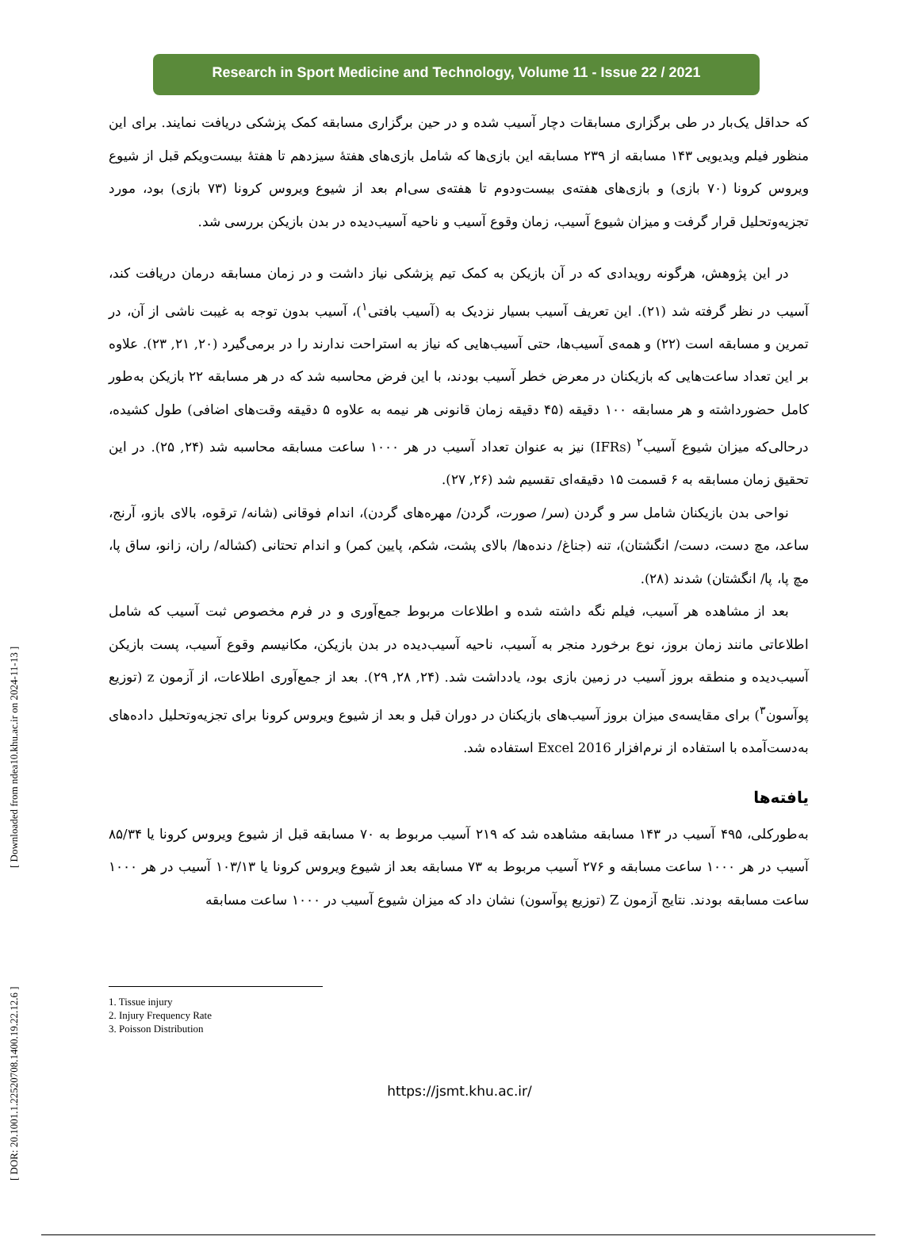Research in Sport Medicine and Technology, Volume 11 - Issue 22 / 2021
که حداقل یک‌بار در طی برگزاری مسابقات دچار آسیب شده و در حین برگزاری مسابقه کمک پزشکی دریافت نمایند. برای این منظور فیلم ویدیویی ۱۴۳ مسابقه از ۲۳۹ مسابقه این بازی‌ها که شامل بازی‌های هفتهٔ سیزدهم تا هفتهٔ بیست‌ویکم قبل از شیوع ویروس کرونا (۷۰ بازی) و بازی‌های هفته‌ی بیست‌ودوم تا هفته‌ی سی‌ام بعد از شیوع ویروس کرونا (۷۳ بازی) بود، مورد تجزیه‌وتحلیل قرار گرفت و میزان شیوع آسیب، زمان وقوع آسیب و ناحیه آسیب‌دیده در بدن بازیکن بررسی شد.
در این پژوهش، هرگونه رویدادی که در آن بازیکن به کمک تیم پزشکی نیاز داشت و در زمان مسابقه درمان دریافت کند، آسیب در نظر گرفته شد (۲۱). این تعریف آسیب بسیار نزدیک به (آسیب بافتی<sup>۱</sup>)، آسیب بدون توجه به غیبت ناشی از آن، در تمرین و مسابقه است (۲۲) و همه‌ی آسیب‌ها، حتی آسیب‌هایی که نیاز به استراحت ندارند را در برمی‌گیرد (۲۰, ۲۱, ۲۳). علاوه بر این تعداد ساعت‌هایی که بازیکنان در معرض خطر آسیب بودند، با این فرض محاسبه شد که در هر مسابقه ۲۲ بازیکن به‌طور کامل حضورداشته و هر مسابقه ۱۰۰ دقیقه (۴۵ دقیقه زمان قانونی هر نیمه به علاوه ۵ دقیقه وقت‌های اضافی) طول کشیده، درحالی‌که میزان شیوع آسیب<sup>۲</sup> (IFRs) نیز به عنوان تعداد آسیب در هر ۱۰۰۰ ساعت مسابقه محاسبه شد (۲۴, ۲۵). در این تحقیق زمان مسابقه به ۶ قسمت ۱۵ دقیقه‌ای تقسیم شد (۲۶, ۲۷).
نواحی بدن بازیکنان شامل سر و گردن (سر/ صورت، گردن/ مهره‌های گردن)، اندام فوقانی (شانه/ ترقوه، بالای بازو، آرنج، ساعد، مچ دست، دست/ انگشتان)، تنه (جناغ/ دنده‌ها/ بالای پشت، شکم، پایین کمر) و اندام تحتانی (کشاله/ ران، زانو، ساق پا، مچ پا، پا/ انگشتان) شدند (۲۸).
بعد از مشاهده هر آسیب، فیلم نگه داشته شده و اطلاعات مربوط جمع‌آوری و در فرم مخصوص ثبت آسیب که شامل اطلاعاتی مانند زمان بروز، نوع برخورد منجر به آسیب، ناحیه آسیب‌دیده در بدن بازیکن، مکانیسم وقوع آسیب، پست بازیکن آسیب‌دیده و منطقه بروز آسیب در زمین بازی بود، یادداشت شد. (۲۴, ۲۸, ۲۹). بعد از جمع‌آوری اطلاعات، از آزمون z (توزیع پوآسون<sup>۳</sup>) برای مقایسه‌ی میزان بروز آسیب‌های بازیکنان در دوران قبل و بعد از شیوع ویروس کرونا برای تجزیه‌وتحلیل داده‌های به‌دست‌آمده با استفاده از نرم‌افزار Excel 2016 استفاده شد.
یافته‌ها
به‌طورکلی، ۴۹۵ آسیب در ۱۴۳ مسابقه مشاهده شد که ۲۱۹ آسیب مربوط به ۷۰ مسابقه قبل از شیوع ویروس کرونا یا ۸۵/۳۴ آسیب در هر ۱۰۰۰ ساعت مسابقه و ۲۷۶ آسیب مربوط به ۷۳ مسابقه بعد از شیوع ویروس کرونا یا ۱۰۳/۱۳ آسیب در هر ۱۰۰۰ ساعت مسابقه بودند. نتایج آزمون Z (توزیع پوآسون) نشان داد که میزان شیوع آسیب در ۱۰۰۰ ساعت مسابقه
1. Tissue injury
2. Injury Frequency Rate
3. Poisson Distribution
https://jsmt.khu.ac.ir/
[ DOR: 20.1001.1.22520708.1400.19.22.12.6 ] [ Downloaded from ndea10.khu.ac.ir on 2024-11-13 ]